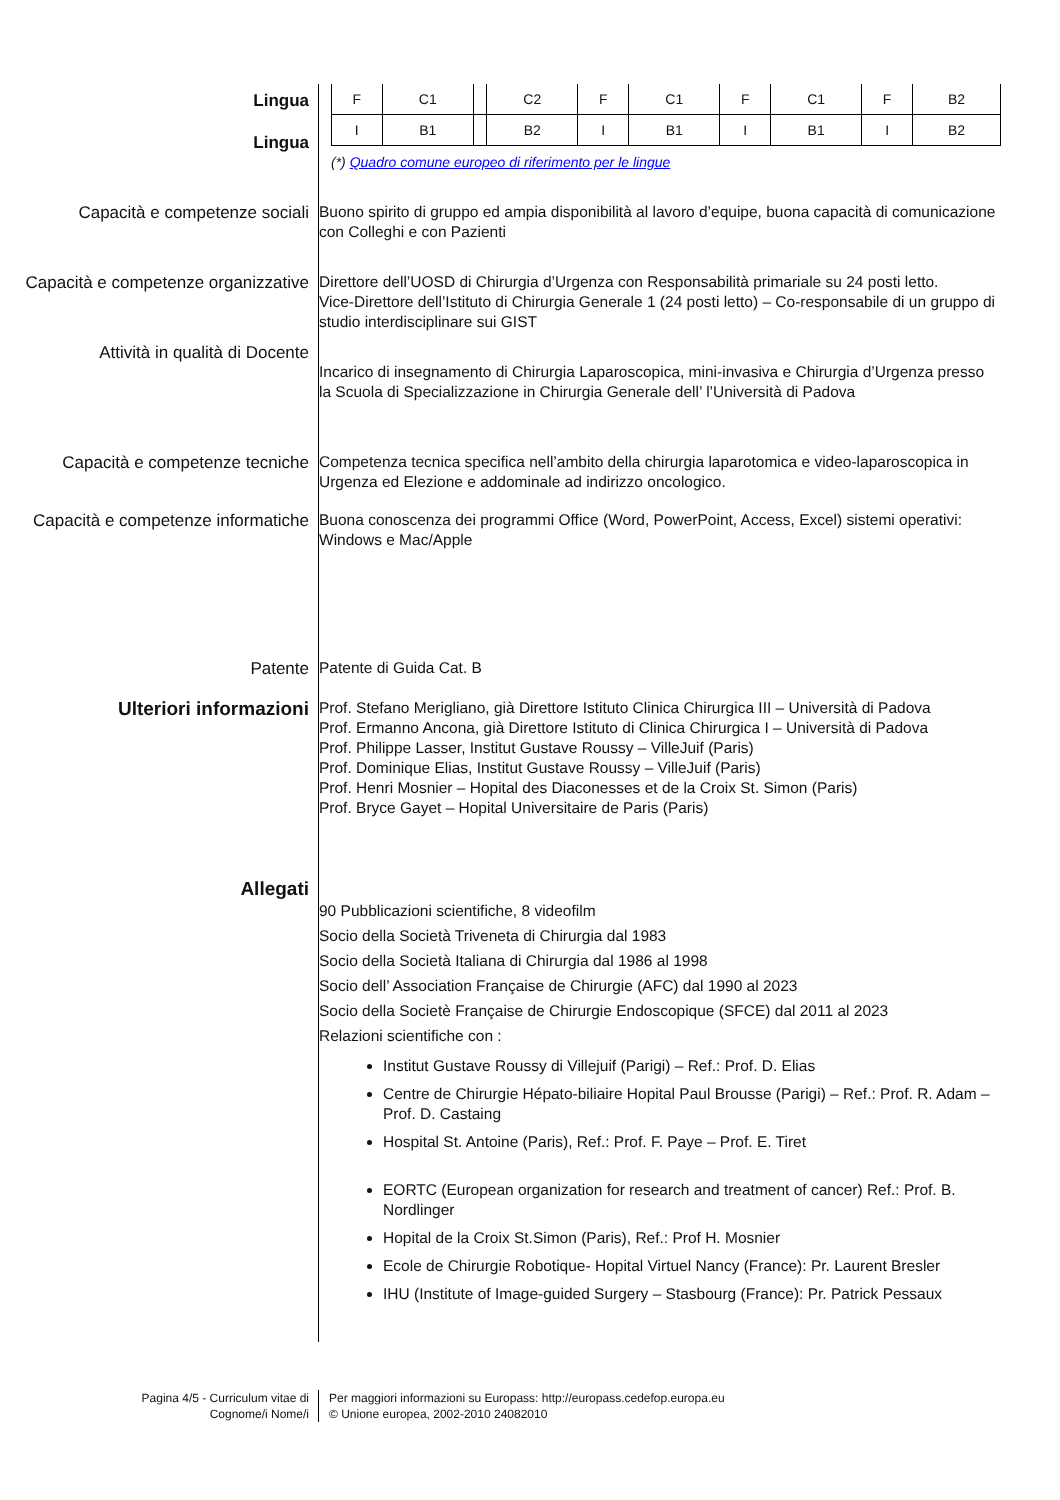Lingua
Lingua
| F | C1 | | C2 | F | C1 | F | C1 | F | B2 |
| I | B1 | | B2 | I | B1 | I | B1 | I | B2 |
(*) Quadro comune europeo di riferimento per le lingue
Capacità e competenze sociali
Buono spirito di gruppo ed ampia disponibilità al lavoro d’equipe, buona capacità di comunicazione con Colleghi e con Pazienti
Capacità e competenze organizzative
Direttore dell’UOSD di Chirurgia d’Urgenza con Responsabilità primariale su 24 posti letto.
Vice-Direttore dell’Istituto di Chirurgia Generale 1 (24 posti letto) – Co-responsabile di un gruppo di studio interdisciplinare sui GIST
Attività in qualità di Docente
Incarico di insegnamento di Chirurgia Laparoscopica, mini-invasiva e Chirurgia d’Urgenza presso la Scuola di Specializzazione in Chirurgia Generale dell’ l’Università di Padova
Capacità e competenze tecniche
Competenza tecnica specifica nell’ambito della chirurgia laparotomica e video-laparoscopica in Urgenza ed Elezione e addominale ad indirizzo oncologico.
Capacità e competenze informatiche
Buona conoscenza dei programmi Office (Word, PowerPoint, Access, Excel) sistemi operativi: Windows e Mac/Apple
Patente
Patente di Guida Cat. B
Ulteriori informazioni
Prof. Stefano Merigliano, già Direttore Istituto Clinica Chirurgica III – Università di Padova
Prof. Ermanno Ancona, già Direttore Istituto di Clinica Chirurgica I – Università di Padova
Prof. Philippe Lasser, Institut Gustave Roussy – VilleJuif (Paris)
Prof. Dominique Elias, Institut Gustave Roussy – VilleJuif (Paris)
Prof. Henri Mosnier – Hopital des Diaconesses et de la Croix St. Simon (Paris)
Prof. Bryce Gayet – Hopital Universitaire de Paris (Paris)
Allegati
90 Pubblicazioni scientifiche, 8 videofilm
Socio della Società Triveneta di Chirurgia dal 1983
Socio della Società Italiana di Chirurgia dal 1986 al 1998
Socio dell’ Association Française de Chirurgie (AFC) dal 1990 al 2023
Socio della Societè Française de Chirurgie Endoscopique (SFCE) dal 2011 al 2023
Relazioni scientifiche con :
Institut Gustave Roussy di Villejuif (Parigi) – Ref.: Prof. D. Elias
Centre de Chirurgie Hépato-biliaire Hopital Paul Brousse (Parigi) – Ref.: Prof. R. Adam – Prof. D. Castaing
Hospital St. Antoine (Paris), Ref.: Prof. F. Paye – Prof. E. Tiret
EORTC (European organization for research and treatment of cancer) Ref.: Prof. B. Nordlinger
Hopital de la Croix St.Simon (Paris), Ref.: Prof H. Mosnier
Ecole de Chirurgie Robotique- Hopital Virtuel Nancy (France): Pr. Laurent Bresler
IHU (Institute of Image-guided Surgery – Stasbourg (France): Pr. Patrick Pessaux
Pagina 4/5 - Curriculum vitae di
Cognome/i Nome/i
Per maggiori informazioni su Europass: http://europass.cedefop.europa.eu
© Unione europea, 2002-2010 24082010